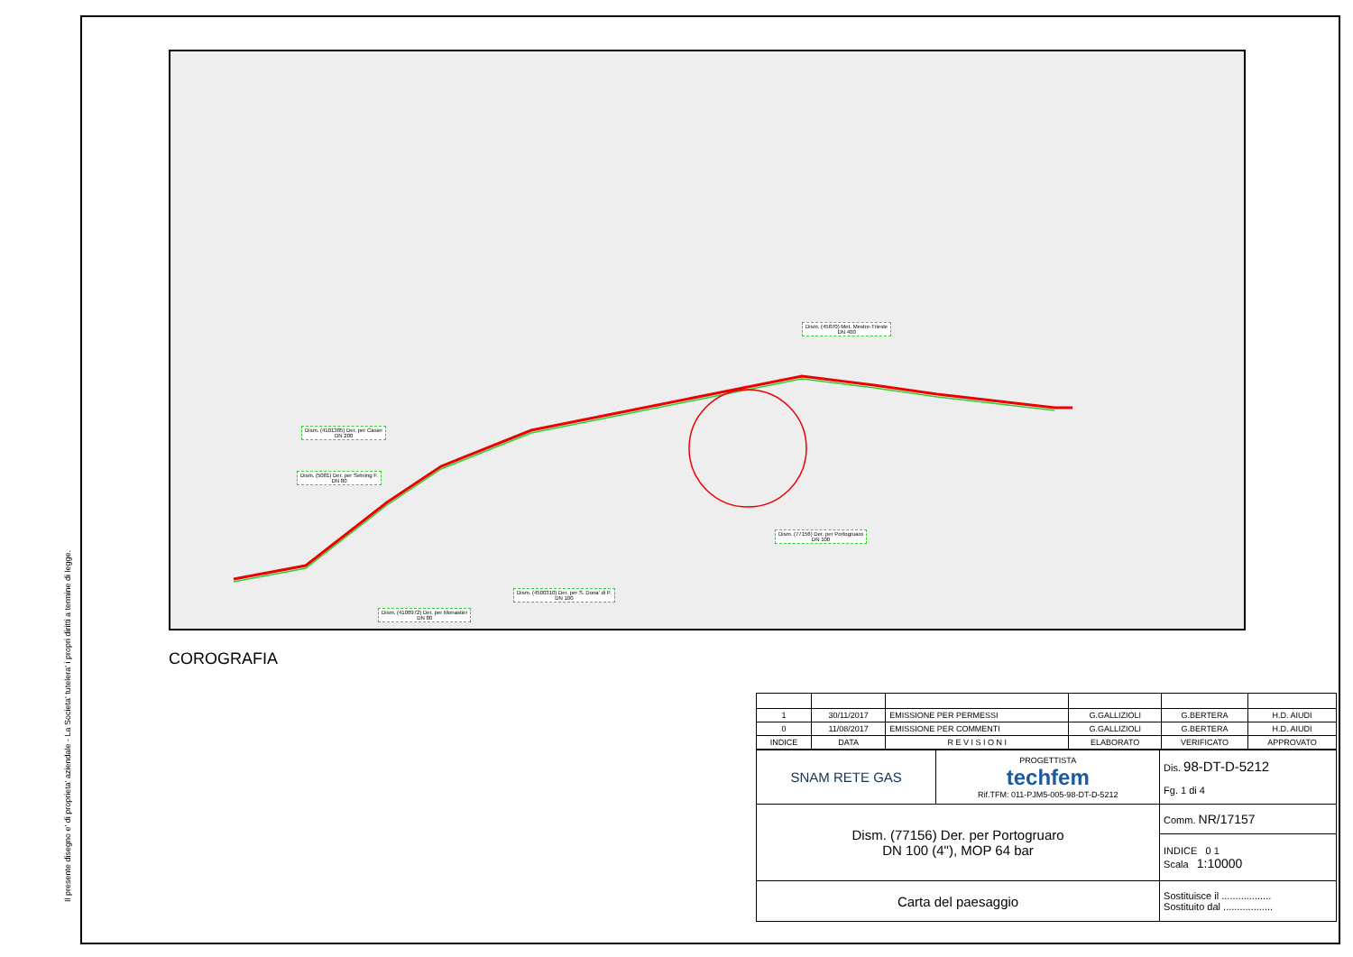Il presente disegno e' di proprieta' aziendale - La Societa' tutelera' i propri diritti a termine di legge.
Dism. (45870) Met. Mestre-Trieste
DN 400
Dism. (4101385) Der. per Casier
DN 200
Dism. (5081) Der. per Sebring F.
DN 80
Dism. (77156) Der. per Portogruaro
DN 100
Dism. (4500310) Der. per S. Dona' di P.
DN 100
Dism. (4100972) Der. per Monastier
DN 80
COROGRAFIA
| 1 | 30/11/2017 | EMISSIONE PER PERMESSI | G.GALLIZIOLI | G.BERTERA | H.D. AIUDI |
| 0 | 11/08/2017 | EMISSIONE PER COMMENTI | G.GALLIZIOLI | G.BERTERA | H.D. AIUDI |
| INDICE | DATA | R E V I S I O N I | ELABORATO | VERIFICATO | APPROVATO |
| SNAM RETE GAS | PROGETTISTA techfem Rif.TFM: 011-PJM5-005-98-DT-D-5212 | Dis. 98-DT-D-5212 Fg. 1 di 4 |
| Dism. (77156) Der. per Portogruaro DN 100 (4"), MOP 64 bar | | Comm. NR/17157 |
| | | INDICE 0 1 Scala 1:10000 |
| Carta del paesaggio | | Sostituisce il .................. Sostituito dal .................. |